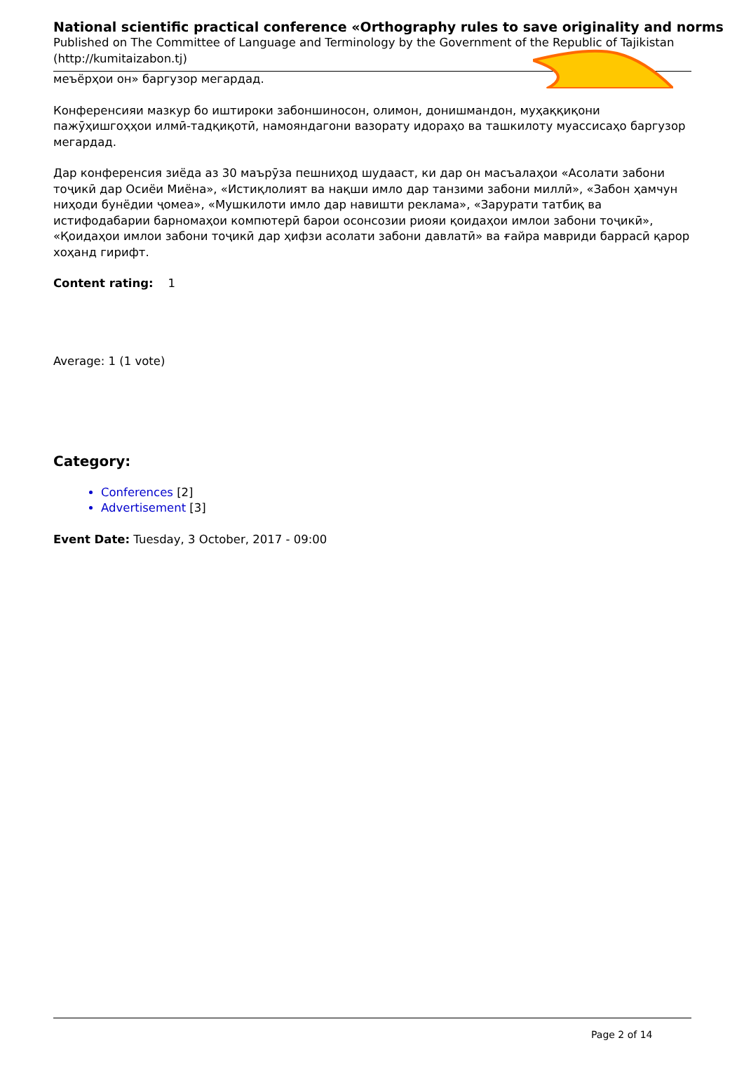National scientific practical conference «Orthography rules to save originality and norms
Published on The Committee of Language and Terminology by the Government of the Republic of Tajikistan (http://kumitaizabon.tj)
меъёрҳои он» баргузор мегардад.
Конференсияи мазкур бо иштироки забоншиносон, олимон, донишмандон, муҳаққиқони пажӯҳишгоҳҳои илмӣ-тадқиқотӣ, намояндагони вазорату идораҳо ва ташкилоту муассисаҳо баргузор мегардад.
Дар конференсия зиёда аз 30 маърӯза пешниҳод шудааст, ки дар он масъалаҳои «Асолати забони тоҷикӣ дар Осиёи Миёна», «Истиқлолият ва нақши имло дар танзими забони миллӣ», «Забон ҳамчун ниҳоди бунёдии ҷомеа», «Мушкилоти имло дар навишти реклама», «Зарурати татбиқ ва истифодабарии барномаҳои компютерӣ барои осонсозии риояи қоидаҳои имлои забони тоҷикӣ», «Қоидаҳои имлои забони тоҷикӣ дар ҳифзи асолати забони давлатӣ» ва ғайра мавриди баррасӣ қарор хоҳанд гирифт.
Content rating: 1
Average: 1 (1 vote)
Category:
Conferences [2]
Advertisement [3]
Event Date: Tuesday, 3 October, 2017 - 09:00
Page 2 of 14